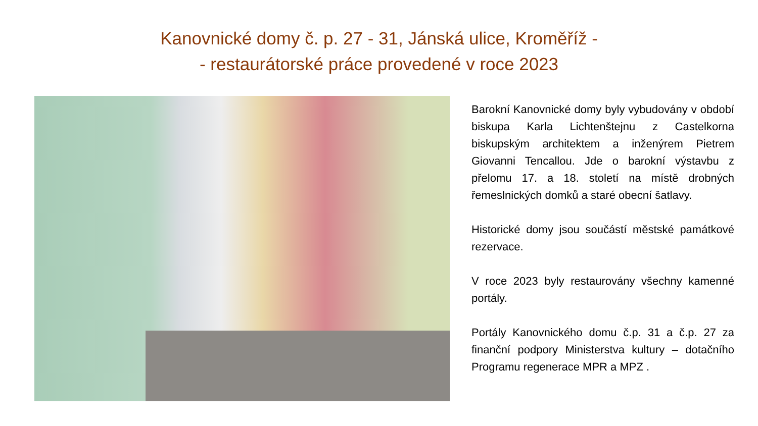Kanovnické domy č. p. 27 - 31, Jánská ulice, Kroměříž -
- restaurátorské práce provedené v roce 2023
Barokní Kanovnické domy byly vybudovány v období biskupa Karla Lichtenštejnu z Castelkorna biskupským architektem a inženýrem Pietrem Giovanni Tencallou. Jde o barokní výstavbu z přelomu 17. a 18. století na místě drobných řemeslnických domků a staré obecní šatlavy.
Historické domy jsou součástí městské památkové rezervace.
V roce 2023 byly restaurovány všechny kamenné portály.
Portály Kanovnického domu č.p. 31 a č.p. 27 za finanční podpory Ministerstva kultury – dotačního Programu regenerace MPR a MPZ .